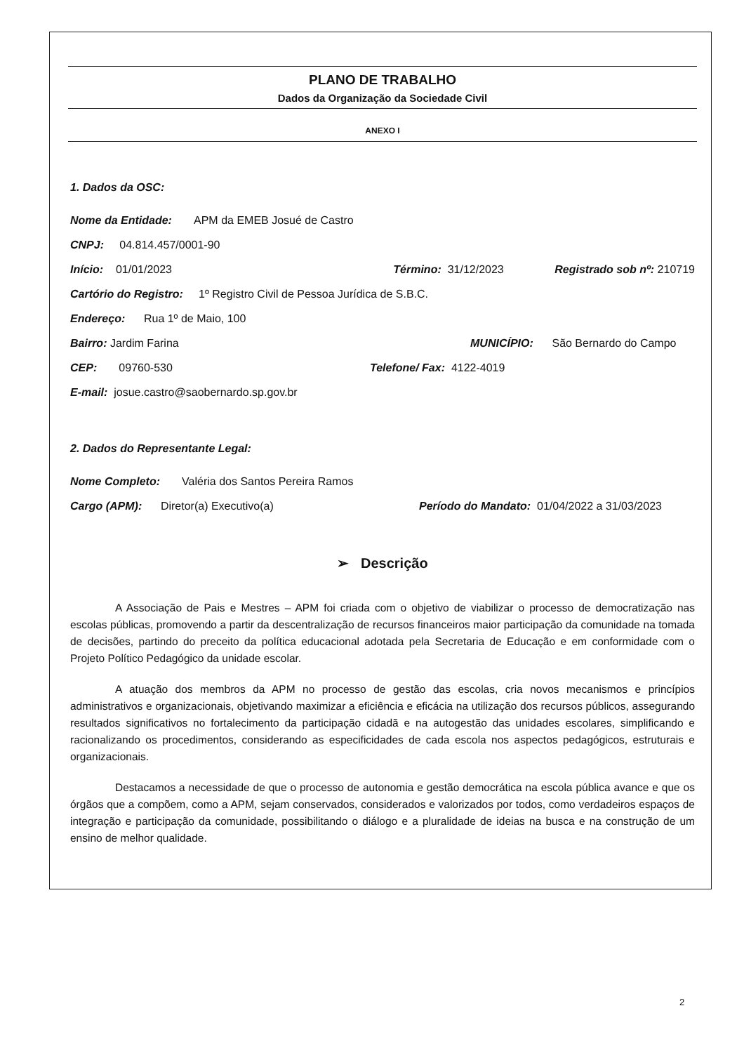PLANO DE TRABALHO
Dados da Organização da Sociedade Civil
ANEXO I
1. Dados da OSC:
Nome da Entidade: APM da EMEB Josué de Castro
CNPJ: 04.814.457/0001-90
Início: 01/01/2023 Término: 31/12/2023 Registrado sob nº: 210719
Cartório do Registro: 1º Registro Civil de Pessoa Jurídica de S.B.C.
Endereço: Rua 1º de Maio, 100
Bairro: Jardim Farina MUNICÍPIO: São Bernardo do Campo
CEP: 09760-530 Telefone/ Fax: 4122-4019
E-mail: josue.castro@saobernardo.sp.gov.br
2. Dados do Representante Legal:
Nome Completo: Valéria dos Santos Pereira Ramos
Cargo (APM): Diretor(a) Executivo(a) Período do Mandato: 01/04/2022 a 31/03/2023
➢ Descrição
A Associação de Pais e Mestres – APM foi criada com o objetivo de viabilizar o processo de democratização nas escolas públicas, promovendo a partir da descentralização de recursos financeiros maior participação da comunidade na tomada de decisões, partindo do preceito da política educacional adotada pela Secretaria de Educação e em conformidade com o Projeto Político Pedagógico da unidade escolar.
A atuação dos membros da APM no processo de gestão das escolas, cria novos mecanismos e princípios administrativos e organizacionais, objetivando maximizar a eficiência e eficácia na utilização dos recursos públicos, assegurando resultados significativos no fortalecimento da participação cidadã e na autogestão das unidades escolares, simplificando e racionalizando os procedimentos, considerando as especificidades de cada escola nos aspectos pedagógicos, estruturais e organizacionais.
Destacamos a necessidade de que o processo de autonomia e gestão democrática na escola pública avance e que os órgãos que a compõem, como a APM, sejam conservados, considerados e valorizados por todos, como verdadeiros espaços de integração e participação da comunidade, possibilitando o diálogo e a pluralidade de ideias na busca e na construção de um ensino de melhor qualidade.
2